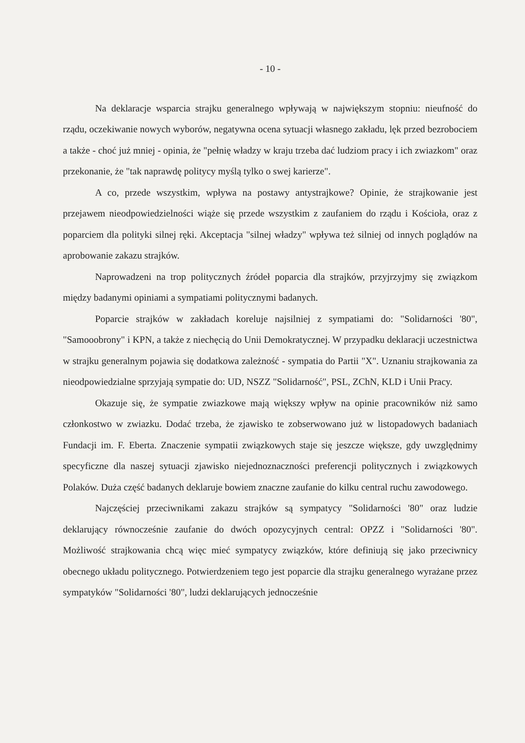- 10 -
Na deklaracje wsparcia strajku generalnego wpływają w największym stopniu: nieufność do rządu, oczekiwanie nowych wyborów, negatywna ocena sytuacji własnego zakładu, lęk przed bezrobociem a także - choć już mniej - opinia, że "pełnię władzy w kraju trzeba dać ludziom pracy i ich zwiazkom" oraz przekonanie, że "tak naprawdę politycy myślą tylko o swej karierze".
A co, przede wszystkim, wpływa na postawy antystrajkowe? Opinie, że strajkowanie jest przejawem nieodpowiedzielności wiąże się przede wszystkim z zaufaniem do rządu i Kościoła, oraz z poparciem dla polityki silnej ręki. Akceptacja "silnej władzy" wpływa też silniej od innych poglądów na aprobowanie zakazu strajków.
Naprowadzeni na trop politycznych źródeł poparcia dla strajków, przyjrzyjmy się związkom między badanymi opiniami a sympatiami politycznymi badanych.
Poparcie strajków w zakładach koreluje najsilniej z sympatiami do: "Solidarności '80", "Samooobrony" i KPN, a także z niechęcią do Unii Demokratycznej. W przypadku deklaracji uczestnictwa w strajku generalnym pojawia się dodatkowa zależność - sympatia do Partii "X". Uznaniu strajkowania za nieodpowiedzialne sprzyjają sympatie do: UD, NSZZ "Solidarność", PSL, ZChN, KLD i Unii Pracy.
Okazuje się, że sympatie zwiazkowe mają większy wpływ na opinie pracowników niż samo członkostwo w zwiazku. Dodać trzeba, że zjawisko te zobserwowano już w listopadowych badaniach Fundacji im. F. Eberta. Znaczenie sympatii związkowych staje się jeszcze większe, gdy uwzględnimy specyficzne dla naszej sytuacji zjawisko niejednoznaczności preferencji politycznych i związkowych Polaków. Duża część badanych deklaruje bowiem znaczne zaufanie do kilku central ruchu zawodowego.
Najczęściej przeciwnikami zakazu strajków są sympatycy "Solidarności '80" oraz ludzie deklarujący równocześnie zaufanie do dwóch opozycyjnych central: OPZZ i "Solidarności '80". Możliwość strajkowania chcą więc mieć sympatycy związków, które definiują się jako przeciwnicy obecnego układu politycznego. Potwierdzeniem tego jest poparcie dla strajku generalnego wyrażane przez sympatyków "Solidarności '80", ludzi deklarujących jednocześnie